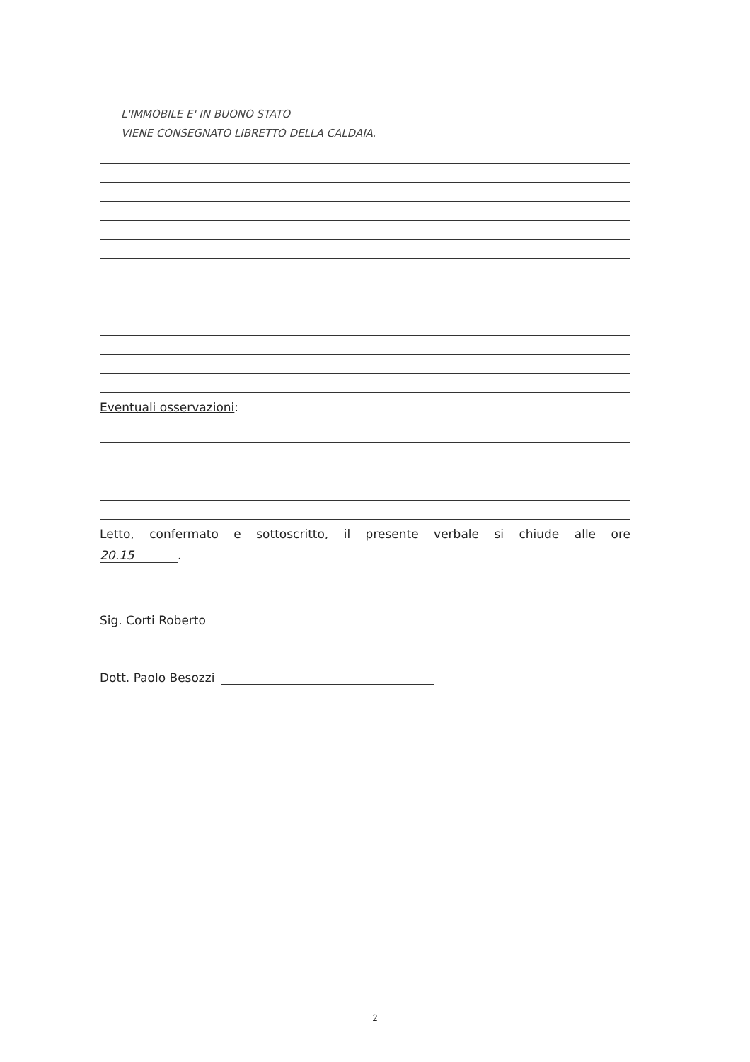L'IMMOBILE E' IN BUONO STATO
VIENE CONSEGNATO LIBRETTO DELLA CALDAIA.
Eventuali osservazioni:
Letto, confermato e sottoscritto, il presente verbale si chiude alle ore
20.15.
Sig. Corti Roberto
Dott. Paolo Besozzi
2